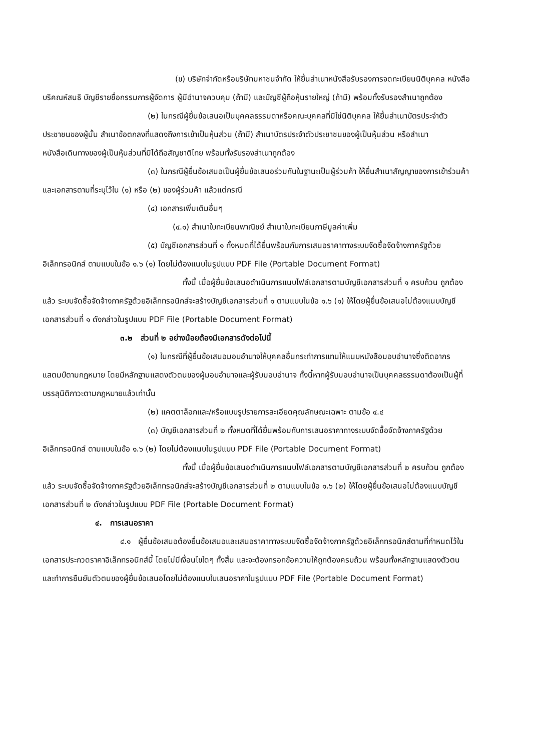(ข) บริษัทจำกัดหรือบริษัทมหาชนจำกัด ให้ยื่นสำเนาหนังสือรับรองการจดทะเบียนนิติบุคคล หนังสือบริคณห์สนธิ บัญชีรายชื่อกรรมการผู้จัดการ ผู้มีอำนาจควบคุม (ถ้ามี) และบัญชีผู้ถือหุ้นรายใหญ่ (ถ้ามี) พร้อมทั้งรับรองสำเนาถูกต้อง
(๒) ในกรณีผู้ยื่นข้อเสนอเป็นบุคคลธรรมดาหรือคณะบุคคลที่มิใช่นิติบุคคล ให้ยื่นสำเนาบัตรประจำตัวประชาชนของผู้นั้น สำเนาข้อตกลงที่แสดงถึงการเข้าเป็นหุ้นส่วน (ถ้ามี) สำเนาบัตรประจำตัวประชาชนของผู้เป็นหุ้นส่วน หรือสำเนาหนังสือเดินทางของผู้เป็นหุ้นส่วนที่มิได้ถือสัญชาติไทย พร้อมทั้งรับรองสำเนาถูกต้อง
(๓) ในกรณีผู้ยื่นข้อเสนอเป็นผู้ยื่นข้อเสนอร่วมกันในฐานะเป็นผู้ร่วมค้า ให้ยื่นสำเนาสัญญาของการเข้าร่วมค้า และเอกสารตามที่ระบุไว้ใน (๑) หรือ (๒) ของผู้ร่วมค้า แล้วแต่กรณี
(๔) เอกสารเพิ่มเติมอื่นๆ
(๔.๑) สำเนาใบทะเบียนพาณิชย์ สำเนาใบทะเบียนภาษีมูลค่าเพิ่ม
(๕) บัญชีเอกสารส่วนที่ ๑ ทั้งหมดที่ได้ยื่นพร้อมกับการเสนอราคาทางระบบจัดซื้อจัดจ้างภาครัฐด้วยอิเล็กทรอนิกส์ ตามแบบในข้อ ๑.๖ (๑) โดยไม่ต้องแนบในรูปแบบ PDF File (Portable Document Format)
ทั้งนี้ เมื่อผู้ยื่นข้อเสนอดำเนินการแนบไฟล์เอกสารตามบัญชีเอกสารส่วนที่ ๑ ครบถ้วน ถูกต้องแล้ว ระบบจัดซื้อจัดจ้างภาครัฐด้วยอิเล็กทรอนิกส์จะสร้างบัญชีเอกสารส่วนที่ ๑ ตามแบบในข้อ ๑.๖ (๑) ให้โดยผู้ยื่นข้อเสนอไม่ต้องแนบบัญชีเอกสารส่วนที่ ๑ ดังกล่าวในรูปแบบ PDF File (Portable Document Format)
๓.๒ ส่วนที่ ๒ อย่างน้อยต้องมีเอกสารดังต่อไปนี้
(๑) ในกรณีที่ผู้ยื่นข้อเสนอมอบอำนาจให้บุคคลอื่นกระทำการแทนให้แนบหนังสือมอบอำนาจซึ่งติดอากรแสตมป์ตามกฎหมาย โดยมีหลักฐานแสดงตัวตนของผู้มอบอำนาจและผู้รับมอบอำนาจ ทั้งนี้หากผู้รับมอบอำนาจเป็นบุคคลธรรมดาต้องเป็นผู้ที่บรรลุนิติภาวะตามกฎหมายแล้วเท่านั้น
(๒) แคตตาล็อกและ/หรือแบบรูปรายการละเอียดคุณลักษณะเฉพาะ ตามข้อ ๔.๔
(๓) บัญชีเอกสารส่วนที่ ๒ ทั้งหมดที่ได้ยื่นพร้อมกับการเสนอราคาทางระบบจัดซื้อจัดจ้างภาครัฐด้วยอิเล็กทรอนิกส์ ตามแบบในข้อ ๑.๖ (๒) โดยไม่ต้องแนบในรูปแบบ PDF File (Portable Document Format)
ทั้งนี้ เมื่อผู้ยื่นข้อเสนอดำเนินการแนบไฟล์เอกสารตามบัญชีเอกสารส่วนที่ ๒ ครบถ้วน ถูกต้องแล้ว ระบบจัดซื้อจัดจ้างภาครัฐด้วยอิเล็กทรอนิกส์จะสร้างบัญชีเอกสารส่วนที่ ๒ ตามแบบในข้อ ๑.๖ (๒) ให้โดยผู้ยื่นข้อเสนอไม่ต้องแนบบัญชีเอกสารส่วนที่ ๒ ดังกล่าวในรูปแบบ PDF File (Portable Document Format)
๔. การเสนอราคา
๔.๑ ผู้ยื่นข้อเสนอต้องยื่นข้อเสนอและเสนอราคาทางระบบจัดซื้อจัดจ้างภาครัฐด้วยอิเล็กทรอนิกส์ตามที่กำหนดไว้ในเอกสารประกวดราคาอิเล็กทรอนิกส์นี้ โดยไม่มีเงื่อนไขใดๆ ทั้งสิ้น และจะต้องกรอกข้อความให้ถูกต้องครบถ้วน พร้อมทั้งหลักฐานแสดงตัวตนและทำการยืนยันตัวตนของผู้ยื่นข้อเสนอโดยไม่ต้องแนบใบเสนอราคาในรูปแบบ PDF File (Portable Document Format)